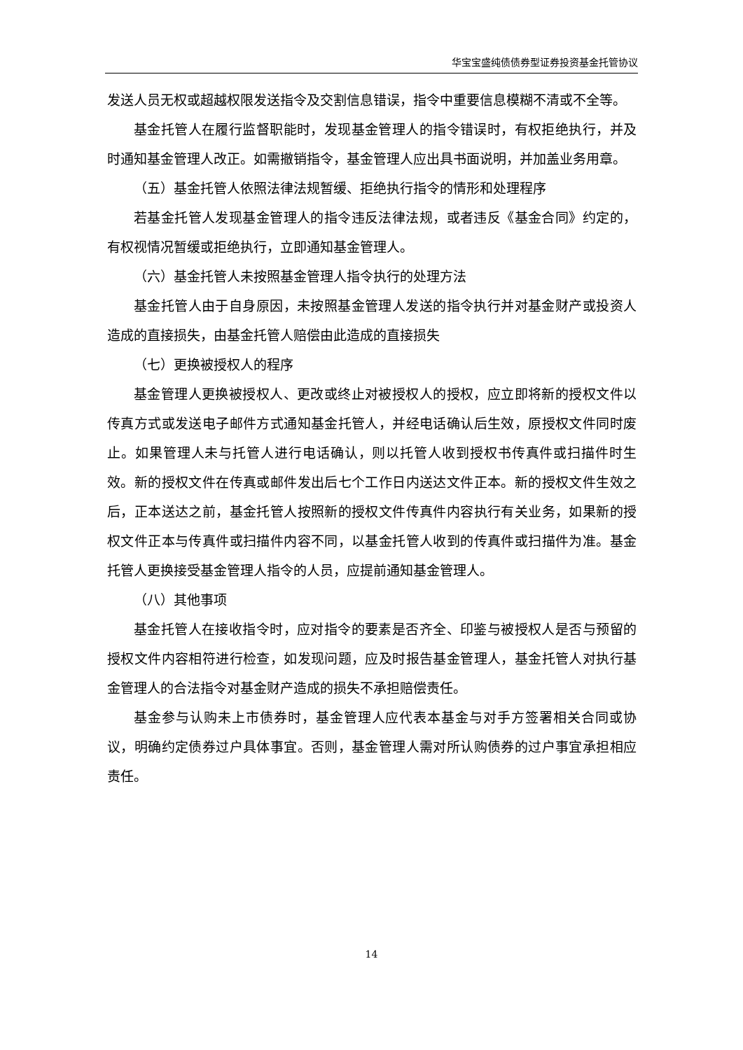华宝宝盛纯债债券型证券投资基金托管协议
发送人员无权或超越权限发送指令及交割信息错误，指令中重要信息模糊不清或不全等。
基金托管人在履行监督职能时，发现基金管理人的指令错误时，有权拒绝执行，并及时通知基金管理人改正。如需撤销指令，基金管理人应出具书面说明，并加盖业务用章。
（五）基金托管人依照法律法规暂缓、拒绝执行指令的情形和处理程序
若基金托管人发现基金管理人的指令违反法律法规，或者违反《基金合同》约定的，有权视情况暂缓或拒绝执行，立即通知基金管理人。
（六）基金托管人未按照基金管理人指令执行的处理方法
基金托管人由于自身原因，未按照基金管理人发送的指令执行并对基金财产或投资人造成的直接损失，由基金托管人赔偿由此造成的直接损失
（七）更换被授权人的程序
基金管理人更换被授权人、更改或终止对被授权人的授权，应立即将新的授权文件以传真方式或发送电子邮件方式通知基金托管人，并经电话确认后生效，原授权文件同时废止。如果管理人未与托管人进行电话确认，则以托管人收到授权书传真件或扫描件时生效。新的授权文件在传真或邮件发出后七个工作日内送达文件正本。新的授权文件生效之后，正本送达之前，基金托管人按照新的授权文件传真件内容执行有关业务，如果新的授权文件正本与传真件或扫描件内容不同，以基金托管人收到的传真件或扫描件为准。基金托管人更换接受基金管理人指令的人员，应提前通知基金管理人。
（八）其他事项
基金托管人在接收指令时，应对指令的要素是否齐全、印鉴与被授权人是否与预留的授权文件内容相符进行检查，如发现问题，应及时报告基金管理人，基金托管人对执行基金管理人的合法指令对基金财产造成的损失不承担赔偿责任。
基金参与认购未上市债券时，基金管理人应代表本基金与对手方签署相关合同或协议，明确约定债券过户具体事宜。否则，基金管理人需对所认购债券的过户事宜承担相应责任。
14